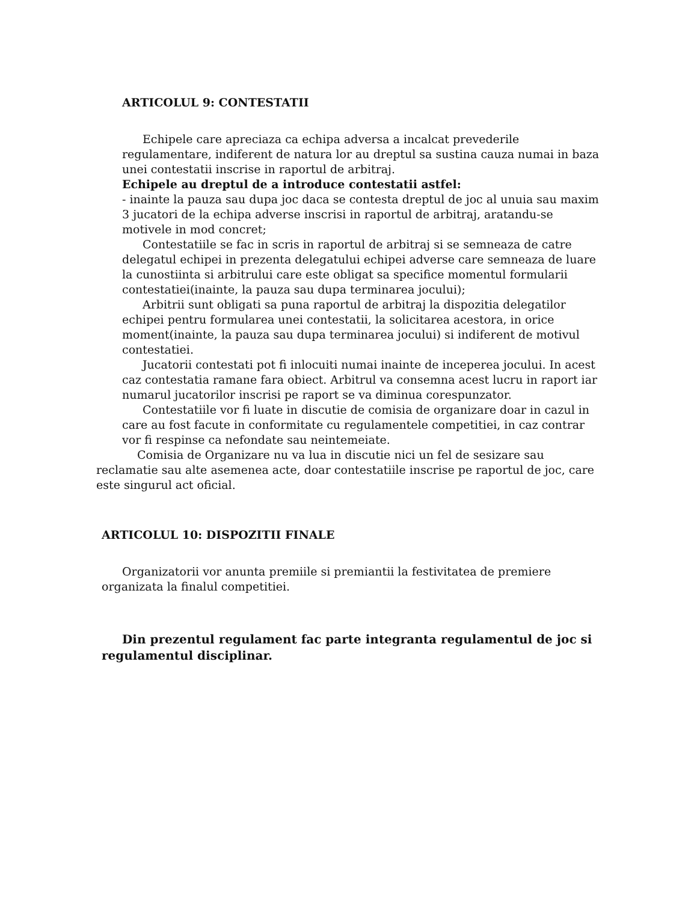ARTICOLUL 9: CONTESTATII
Echipele care apreciaza ca echipa adversa a incalcat prevederile regulamentare, indiferent de natura lor au dreptul sa sustina cauza numai in baza unei contestatii inscrise in raportul de arbitraj.
Echipele au dreptul de a introduce contestatii astfel:
- inainte la pauza sau dupa joc daca se contesta dreptul de joc al unuia sau maxim 3 jucatori de la echipa adverse inscrisi in raportul de arbitraj, aratandu-se motivele in mod concret;
Contestatiile se fac in scris in raportul de arbitraj si se semneaza de catre delegatul echipei in prezenta delegatului echipei adverse care semneaza de luare la cunostiinta si arbitrului care este obligat sa specifice momentul formularii contestatiei(inainte, la pauza sau dupa terminarea jocului);
Arbitrii sunt obligati sa puna raportul de arbitraj la dispozitia delegatilor echipei pentru formularea unei contestatii, la solicitarea acestora, in orice moment(inainte, la pauza sau dupa terminarea jocului) si indiferent de motivul contestatiei.
Jucatorii contestati pot fi inlocuiti numai inainte de inceperea jocului. In acest caz contestatia ramane fara obiect. Arbitrul va consemna acest lucru in raport iar numarul jucatorilor inscrisi pe raport se va diminua corespunzator.
Contestatiile vor fi luate in discutie de comisia de organizare doar in cazul in care au fost facute in conformitate cu regulamentele competitiei, in caz contrar vor fi respinse ca nefondate sau neintemeiate.
Comisia de Organizare nu va lua in discutie nici un fel de sesizare sau reclamatie sau alte asemenea acte, doar contestatiile inscrise pe raportul de joc, care este singurul act oficial.
ARTICOLUL 10: DISPOZITII FINALE
Organizatorii vor anunta premiile si premiantii la festivitatea de premiere organizata la finalul competitiei.
Din prezentul regulament fac parte integranta regulamentul de joc si regulamentul disciplinar.